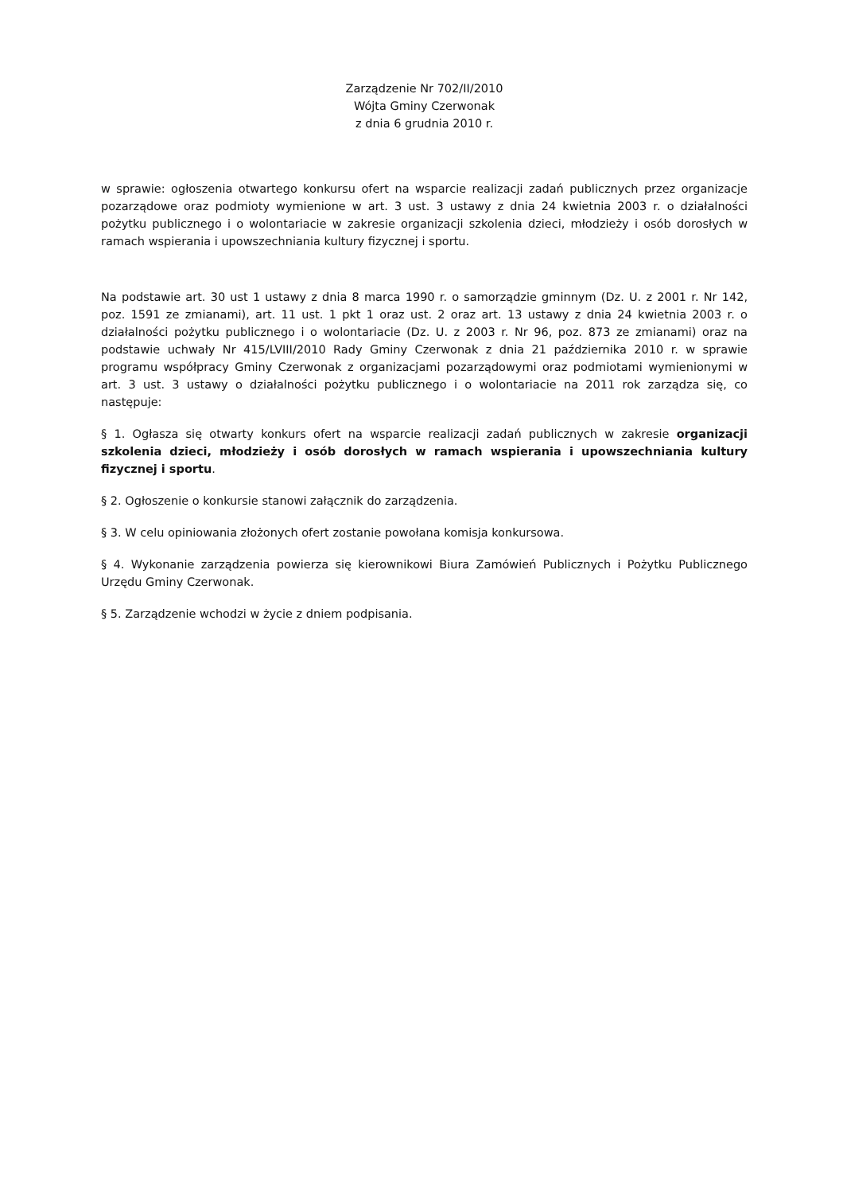Zarządzenie Nr 702/II/2010
Wójta Gminy Czerwonak
z dnia 6 grudnia 2010 r.
w sprawie: ogłoszenia otwartego konkursu ofert na wsparcie realizacji zadań publicznych przez organizacje pozarządowe oraz podmioty wymienione w art. 3 ust. 3 ustawy z dnia 24 kwietnia 2003 r. o działalności pożytku publicznego i o wolontariacie w zakresie organizacji szkolenia dzieci, młodzieży i osób dorosłych w ramach wspierania i upowszechniania kultury fizycznej i sportu.
Na podstawie art. 30 ust 1 ustawy z dnia 8 marca 1990 r. o samorządzie gminnym (Dz. U. z 2001 r. Nr 142, poz. 1591 ze zmianami), art. 11 ust. 1 pkt 1 oraz ust. 2 oraz art. 13 ustawy z dnia 24 kwietnia 2003 r. o działalności pożytku publicznego i o wolontariacie (Dz. U. z 2003 r. Nr 96, poz. 873 ze zmianami) oraz na podstawie uchwały Nr 415/LVIII/2010 Rady Gminy Czerwonak z dnia 21 października 2010 r. w sprawie programu współpracy Gminy Czerwonak z organizacjami pozarządowymi oraz podmiotami wymienionymi w art. 3 ust. 3 ustawy o działalności pożytku publicznego i o wolontariacie na 2011 rok zarządza się, co następuje:
§ 1. Ogłasza się otwarty konkurs ofert na wsparcie realizacji zadań publicznych w zakresie organizacji szkolenia dzieci, młodzieży i osób dorosłych w ramach wspierania i upowszechniania kultury fizycznej i sportu.
§ 2. Ogłoszenie o konkursie stanowi załącznik do zarządzenia.
§ 3. W celu opiniowania złożonych ofert zostanie powołana komisja konkursowa.
§ 4. Wykonanie zarządzenia powierza się kierownikowi Biura Zamówień Publicznych i Pożytku Publicznego Urzędu Gminy Czerwonak.
§ 5. Zarządzenie wchodzi w życie z dniem podpisania.